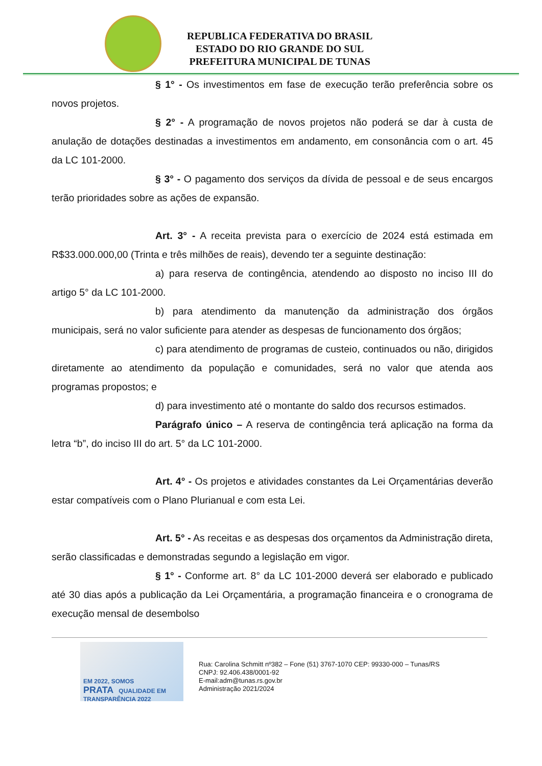REPUBLICA FEDERATIVA DO BRASIL
ESTADO DO RIO GRANDE DO SUL
PREFEITURA MUNICIPAL DE TUNAS
§ 1° - Os investimentos em fase de execução terão preferência sobre os novos projetos.
§ 2° - A programação de novos projetos não poderá se dar à custa de anulação de dotações destinadas a investimentos em andamento, em consonância com o art. 45 da LC 101-2000.
§ 3° - O pagamento dos serviços da dívida de pessoal e de seus encargos terão prioridades sobre as ações de expansão.
Art. 3° - A receita prevista para o exercício de 2024 está estimada em R$33.000.000,00 (Trinta e três milhões de reais), devendo ter a seguinte destinação:
a) para reserva de contingência, atendendo ao disposto no inciso III do artigo 5° da LC 101-2000.
b) para atendimento da manutenção da administração dos órgãos municipais, será no valor suficiente para atender as despesas de funcionamento dos órgãos;
c) para atendimento de programas de custeio, continuados ou não, dirigidos diretamente ao atendimento da população e comunidades, será no valor que atenda aos programas propostos; e
d) para investimento até o montante do saldo dos recursos estimados.
Parágrafo único – A reserva de contingência terá aplicação na forma da letra “b”, do inciso III do art. 5° da LC 101-2000.
Art. 4° - Os projetos e atividades constantes da Lei Orçamentárias deverão estar compatíveis com o Plano Plurianual e com esta Lei.
Art. 5° - As receitas e as despesas dos orçamentos da Administração direta, serão classificadas e demonstradas segundo a legislação em vigor.
§ 1° - Conforme art. 8° da LC 101-2000 deverá ser elaborado e publicado até 30 dias após a publicação da Lei Orçamentária, a programação financeira e o cronograma de execução mensal de desembolso
EM 2022, SOMOS
PRATA QUALIDADE EM TRANSPARÊNCIA 2022
Rua: Carolina Schmitt nº382 – Fone (51) 3767-1070 CEP: 99330-000 – Tunas/RS
CNPJ: 92.406.438/0001-92
E-mail:adm@tunas.rs.gov.br
Administração 2021/2024